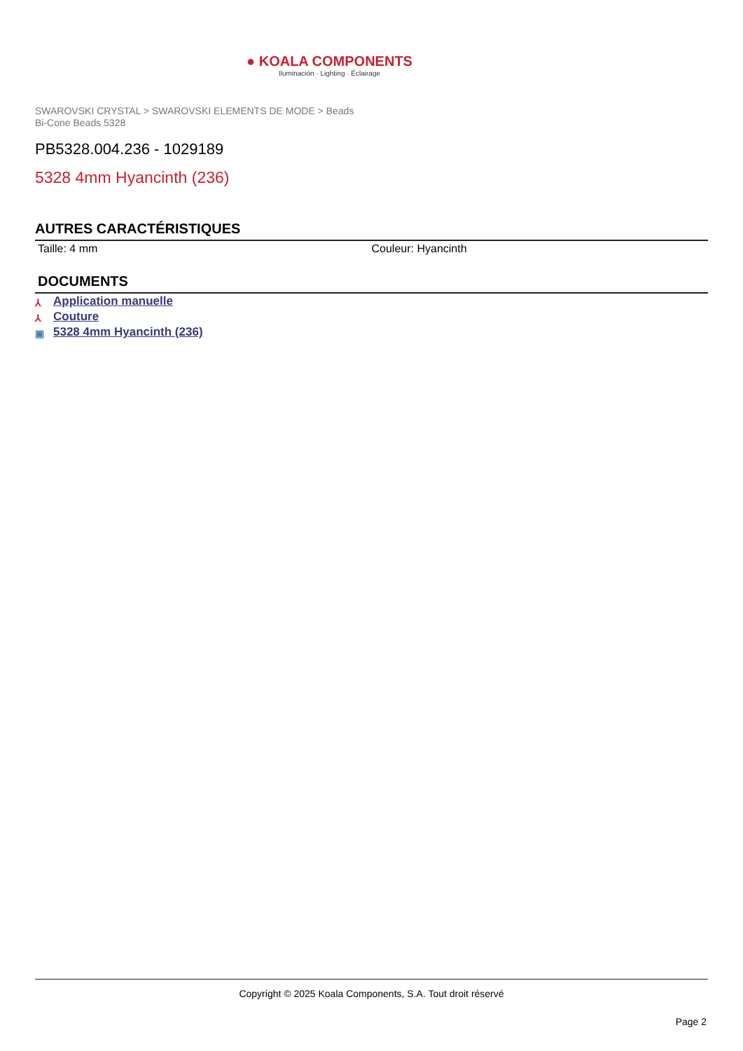● KOALA COMPONENTS
Iluminación · Lighting · Éclairage
SWAROVSKI CRYSTAL > SWAROVSKI ELEMENTS DE MODE > Beads
Bi-Cone Beads 5328
PB5328.004.236 - 1029189
5328 4mm Hyancinth (236)
AUTRES CARACTÉRISTIQUES
Taille: 4 mm Couleur: Hyancinth
DOCUMENTS
⅄ Application manuelle
⅄ Couture
▣ 5328 4mm Hyancinth (236)
Copyright © 2025 Koala Components, S.A. Tout droit réservé
Page 2